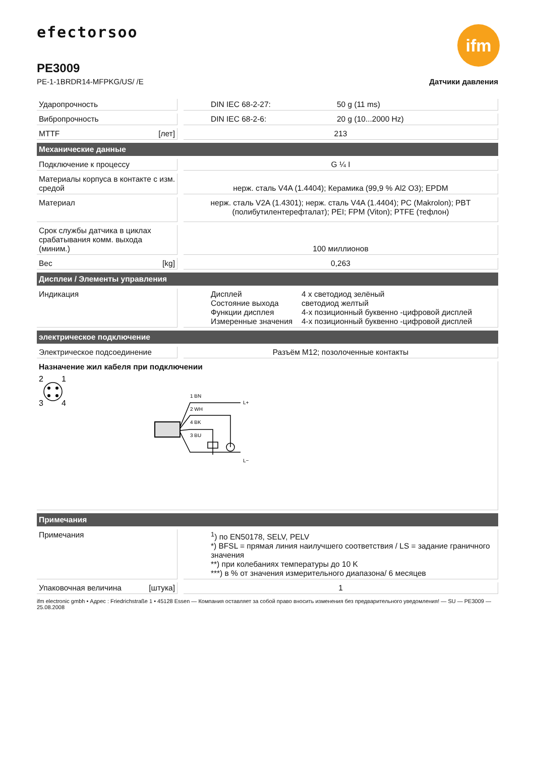efectorsoo
ifm
PE3009
PE-1-1BRDR14-MFPKG/US/ /E Датчики давления
| Ударопрочность | | DIN IEC 68-2-27: 50 g (11 ms) |
| Вибропрочность | | DIN IEC 68-2-6: 20 g (10...2000 Hz) |
| MTTF [лет] | | 213 |
| Механические данные | | |
| Подключение к процессу | | G ¼ I |
| Материалы корпуса в контакте с изм. средой | | нерж. сталь V4A (1.4404); Керамика (99,9 % Al2 O3); EPDM |
| Материал | | нерж. сталь V2A (1.4301); нерж. сталь V4A (1.4404); PC (Makrolon); PBT (полибутилентерефталат); PEI; FPM (Viton); PTFE (тефлон) |
| Срок службы датчика в циклах срабатывания комм. выхода (миним.) | | 100 миллионов |
| Вес [kg] | | 0,263 |
| Дисплеи / Элементы управления | | |
| Индикация | | Дисплей 4 x светодиод зелёный Состояние выхода светодиод желтый Функции дисплея 4-х позиционный буквенно -цифровой дисплей Измеренные значения 4-х позиционный буквенно -цифровой дисплей |
| электрическое подключение | | |
| Электрическое подсоединение | | Разъём M12; позолоченные контакты |
| Назначение жил кабеля при подключении 2 1 3 4 1 BN 2 WH 4 BK 3 BU L+ L− | | |
| Примечания | | |
| Примечания | | <sup>1</sup>) по EN50178, SELV, PELV *) BFSL = прямая линия наилучшего соответствия / LS = задание граничного значения **) при колебаниях температуры до 10 K ***) в % от значения измерительного диапазона/ 6 месяцев |
| Упаковочная величина [штука] | | 1 |
ifm electronic gmbh • Адрес : Friedrichstraße 1 • 45128 Essen — Компания оставляет за собой право вносить изменения без предварительного уведомления! — SU — PE3009 — 25.08.2008